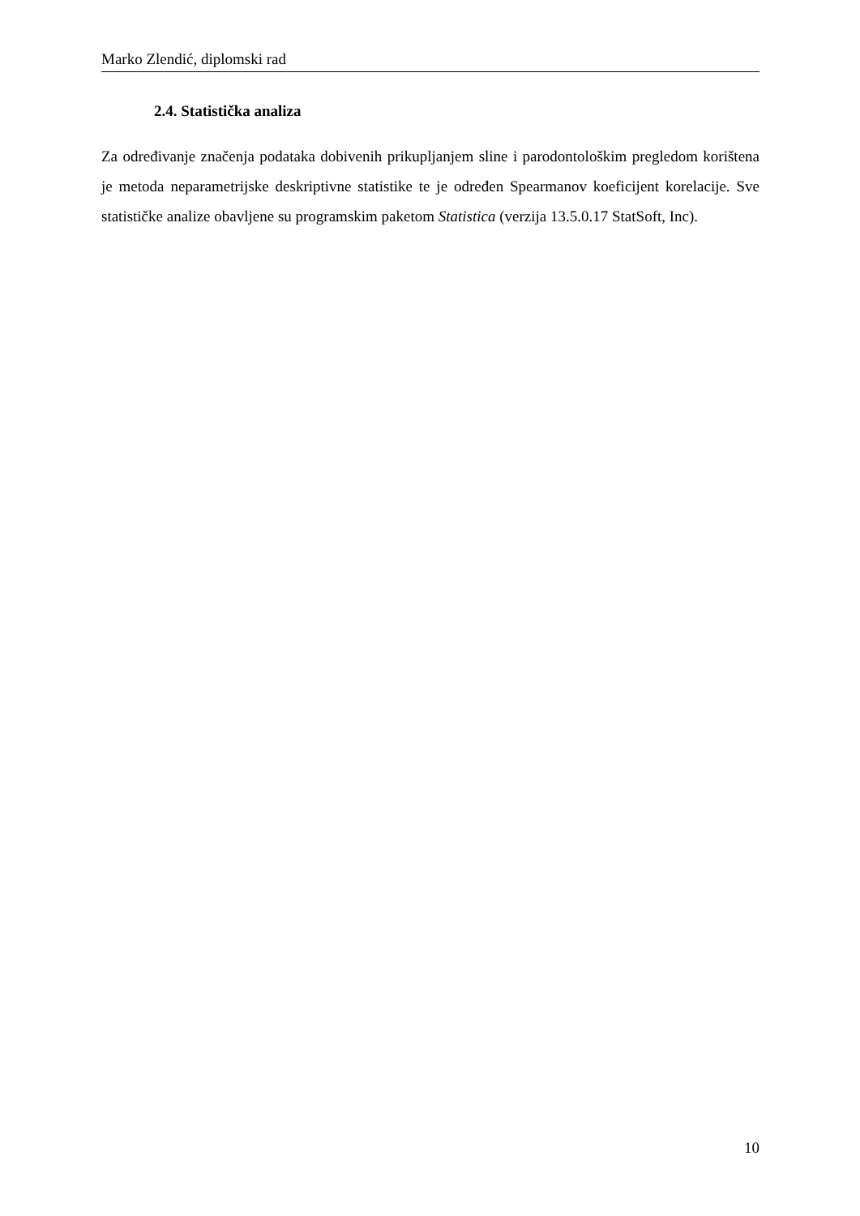Marko Zlendić, diplomski rad
2.4. Statistička analiza
Za određivanje značenja podataka dobivenih prikupljanjem sline i parodontološkim pregledom korištena je metoda neparametrijske deskriptivne statistike te je određen Spearmanov koeficijent korelacije. Sve statističke analize obavljene su programskim paketom Statistica (verzija 13.5.0.17 StatSoft, Inc).
10